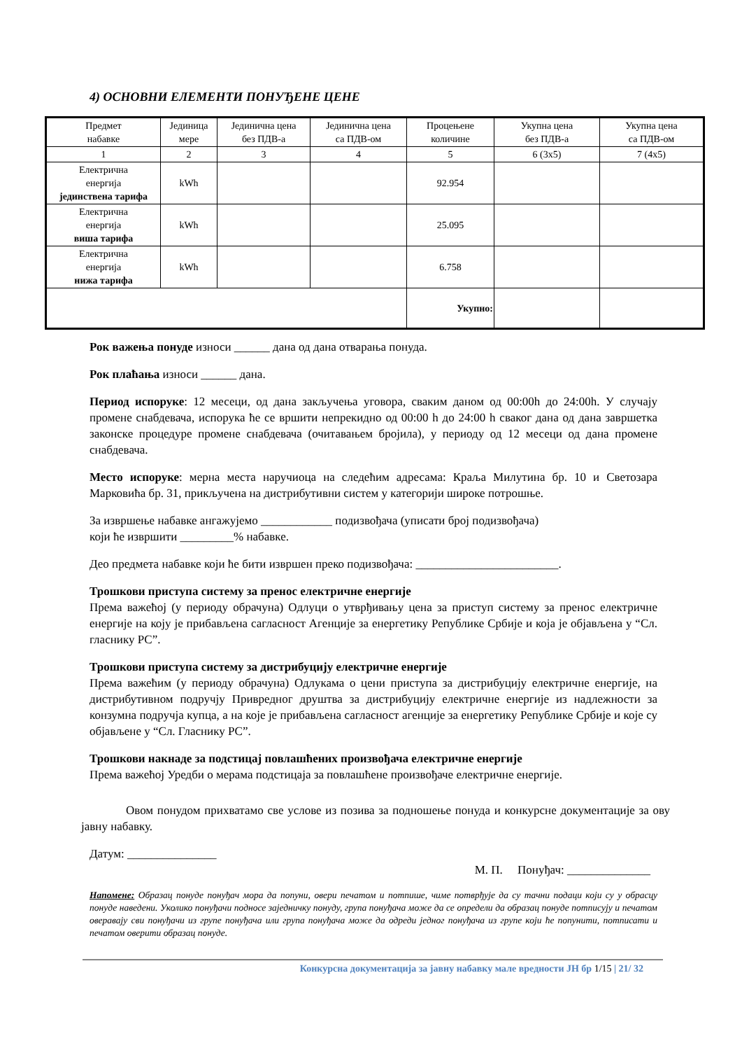4) ОСНОВНИ ЕЛЕМЕНТИ ПОНУЂЕНЕ ЦЕНЕ
| Предмет набавке | Јединица мере | Јединична цена без ПДВ-а | Јединична цена са ПДВ-ом | Процењене количине | Укупна цена без ПДВ-а | Укупна цена са ПДВ-ом |
| 1 | 2 | 3 | 4 | 5 | 6 (3x5) | 7 (4x5) |
| Електрична енергија јединствена тарифа | kWh | | | 92.954 | | |
| Електрична енергија виша тарифа | kWh | | | 25.095 | | |
| Електрична енергија нижа тарифа | kWh | | | 6.758 | | |
| | | | | Укупно: | | |
Рок важења понуде износи ______ дана од дана отварања понуда.
Рок плаћања износи ______ дана.
Период испоруке: 12 месеци, од дана закључења уговора, сваким даном од 00:00h до 24:00h. У случају промене снабдевача, испорука ће се вршити непрекидно од 00:00 h до 24:00 h сваког дана од дана завршетка законске процедуре промене снабдевача (очитавањем бројила), у периоду од 12 месеци од дана промене снабдевача.
Место испоруке: мерна места наручиоца на следећим адресама: Краља Милутина бр. 10 и Светозара Марковића бр. 31, прикључена на дистрибутивни систем у категорији широке потрошње.
За извршење набавке ангажујемо ____________ подизвођача (уписати број подизвођача)
који ће извршити _________% набавке.
Део предмета набавке који ће бити извршен преко подизвођача: ________________________.
Трошкови приступа систему за пренос електричне енергије
Према важећој (у периоду обрачуна) Одлуци о утврђивању цена за приступ систему за пренос електричне енергије на коју је прибављена сагласност Агенције за енергетику Републике Србије и која је објављена у “Сл. гласнику РС”.
Трошкови приступа систему за дистрибуцију електричне енергије
Према важећим (у периоду обрачуна) Одлукама о цени приступа за дистрибуцију електричне енергије, на дистрибутивном подручју Привредног друштва за дистрибуцију електричне енергије из надлежности за конзумна подручја купца, а на које је прибављена сагласност агенције за енергетику Републике Србије и које су објављене у “Сл. Гласнику РС”.
Трошкови накнаде за подстицај повлашћених произвођача електричне енергије
Према важећој Уредби о мерама подстицаја за повлашћене произвођаче електричне енергије.
Овом понудом прихватамо све услове из позива за подношење понуда и конкурсне документације за ову јавну набавку.
Датум: _______________
М. П. Понуђач: ______________
Напомене: Образац понуде понуђач мора да попуни, овери печатом и потпише, чиме потврђује да су тачни подаци који су у обрасцу понуде наведени. Уколико понуђачи подносе заједничку понуду, група понуђача може да се определи да образац понуде потписују и печатом оверавају сви понуђачи из групе понуђача или група понуђача може да одреди једног понуђача из групе који ће попунити, потписати и печатом оверити образац понуде.
Конкурсна документација за јавну набавку мале вредности ЈН бр 1/15 | 21/ 32